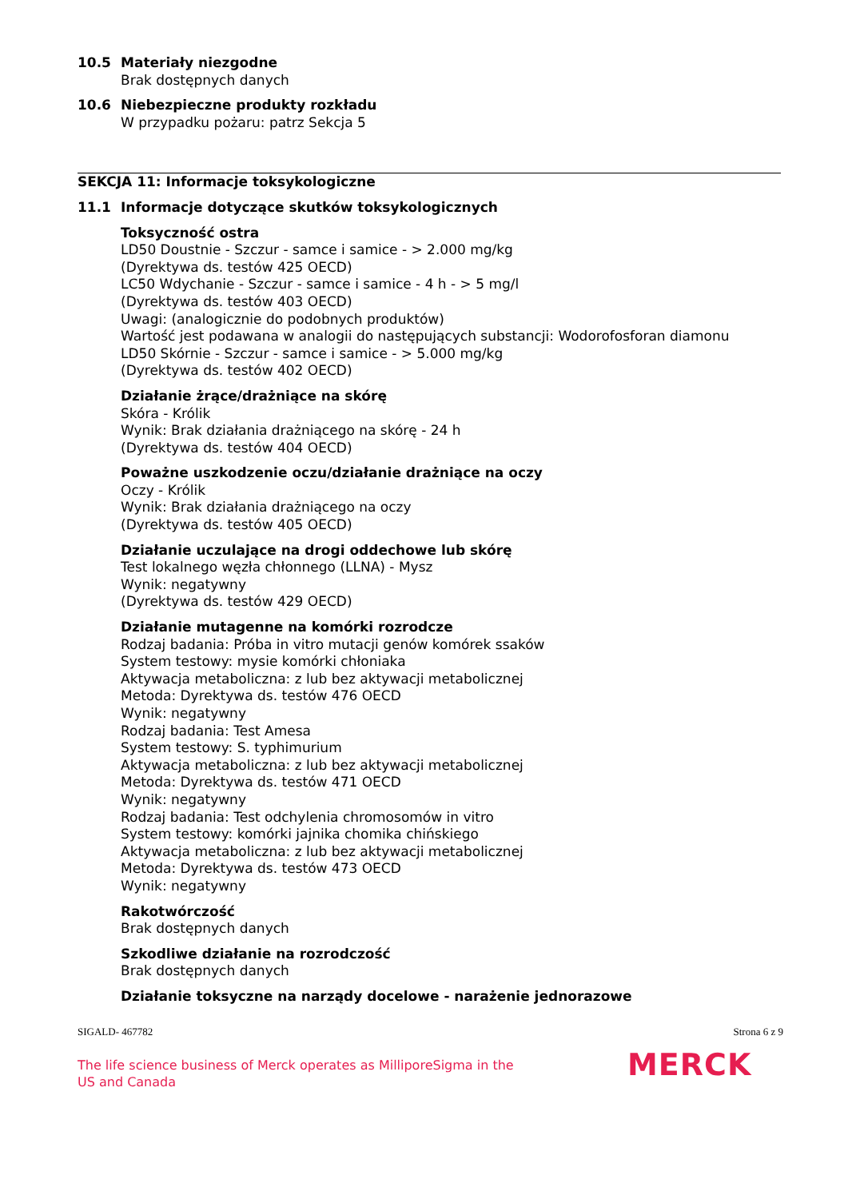10.5 Materiały niezgodne
Brak dostępnych danych
10.6 Niebezpieczne produkty rozkładu
W przypadku pożaru: patrz Sekcja 5
SEKCJA 11: Informacje toksykologiczne
11.1 Informacje dotyczące skutków toksykologicznych
Toksyczność ostra
LD50 Doustnie - Szczur - samce i samice - > 2.000 mg/kg
(Dyrektywa ds. testów 425 OECD)
LC50 Wdychanie - Szczur - samce i samice - 4 h - > 5 mg/l
(Dyrektywa ds. testów 403 OECD)
Uwagi: (analogicznie do podobnych produktów)
Wartość jest podawana w analogii do następujących substancji: Wodorofosforan diamonu
LD50 Skórnie - Szczur - samce i samice - > 5.000 mg/kg
(Dyrektywa ds. testów 402 OECD)
Działanie żrące/drażniące na skórę
Skóra - Królik
Wynik: Brak działania drażniącego na skórę - 24 h
(Dyrektywa ds. testów 404 OECD)
Poważne uszkodzenie oczu/działanie drażniące na oczy
Oczy - Królik
Wynik: Brak działania drażniącego na oczy
(Dyrektywa ds. testów 405 OECD)
Działanie uczulające na drogi oddechowe lub skórę
Test lokalnego węzła chłonnego (LLNA) - Mysz
Wynik: negatywny
(Dyrektywa ds. testów 429 OECD)
Działanie mutagenne na komórki rozrodcze
Rodzaj badania: Próba in vitro mutacji genów komórek ssaków
System testowy: mysie komórki chłoniaka
Aktywacja metaboliczna: z lub bez aktywacji metabolicznej
Metoda: Dyrektywa ds. testów 476 OECD
Wynik: negatywny
Rodzaj badania: Test Amesa
System testowy: S. typhimurium
Aktywacja metaboliczna: z lub bez aktywacji metabolicznej
Metoda: Dyrektywa ds. testów 471 OECD
Wynik: negatywny
Rodzaj badania: Test odchylenia chromosomów in vitro
System testowy: komórki jajnika chomika chińskiego
Aktywacja metaboliczna: z lub bez aktywacji metabolicznej
Metoda: Dyrektywa ds. testów 473 OECD
Wynik: negatywny
Rakotwórczość
Brak dostępnych danych
Szkodliwe działanie na rozrodczość
Brak dostępnych danych
Działanie toksyczne na narządy docelowe - narażenie jednorazowe
SIGALD- 467782 Strona 6 z 9
The life science business of Merck operates as MilliporeSigma in the US and Canada
MERCK